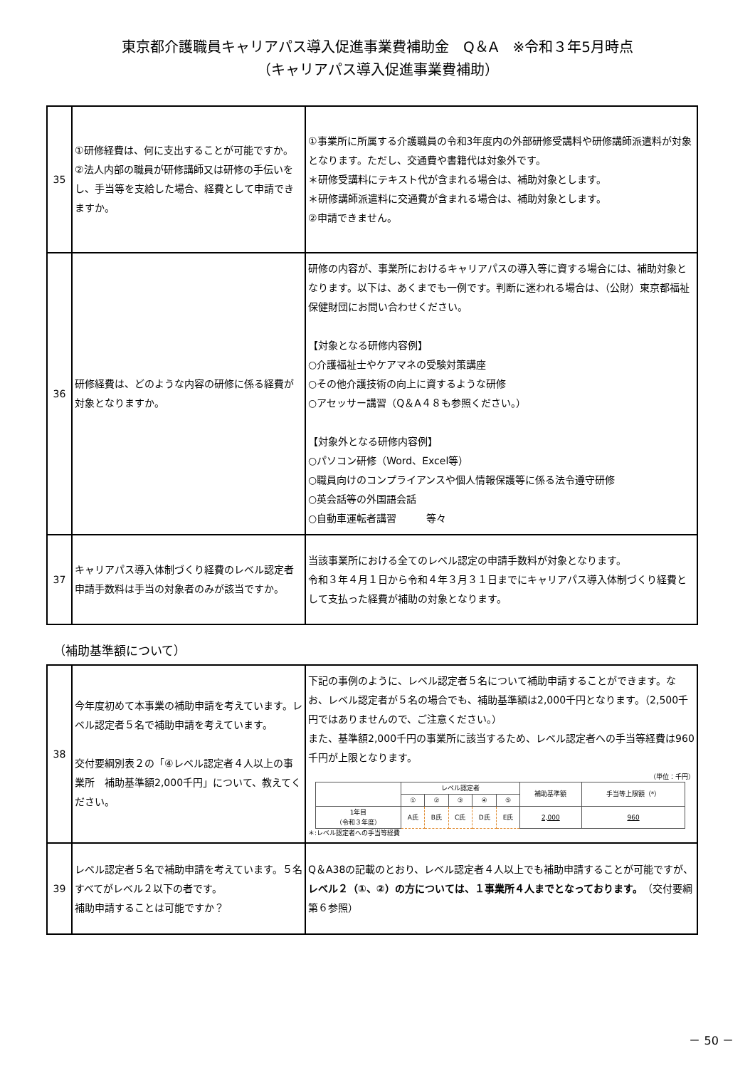東京都介護職員キャリアパス導入促進事業費補助金　Q＆A　※令和３年5月時点
（キャリアパス導入促進事業費補助）
| 35 | ①研修経費は、何に支出することが可能ですか。 ②法人内部の職員が研修講師又は研修の手伝いをし、手当等を支給した場合、経費として申請できますか。 | ①事業所に所属する介護職員の令和3年度内の外部研修受講料や研修講師派遣料が対象となります。ただし、交通費や書籍代は対象外です。 ＊研修受講料にテキスト代が含まれる場合は、補助対象とします。 ＊研修講師派遣料に交通費が含まれる場合は、補助対象とします。 ②申請できません。 |
| 36 | 研修経費は、どのような内容の研修に係る経費が対象となりますか。 | 研修の内容が、事業所におけるキャリアパスの導入等に資する場合には、補助対象となります。以下は、あくまでも一例です。判断に迷われる場合は、（公財）東京都福祉保健財団にお問い合わせください。 【対象となる研修内容例】 ○介護福祉士やケアマネの受験対策講座 ○その他介護技術の向上に資するような研修 ○アセッサー講習（Q＆A４８も参照ください。） 【対象外となる研修内容例】 ○パソコン研修（Word、Excel等） ○職員向けのコンプライアンスや個人情報保護等に係る法令遵守研修 ○英会話等の外国語会話 ○自動車運転者講習 等々 |
| 37 | キャリアパス導入体制づくり経費のレベル認定者申請手数料は手当の対象者のみが該当ですか。 | 当該事業所における全てのレベル認定の申請手数料が対象となります。 令和３年４月１日から令和４年３月３１日までにキャリアパス導入体制づくり経費として支払った経費が補助の対象となります。 |
（補助基準額について）
| 38 | 今年度初めて本事業の補助申請を考えています。レベル認定者５名で補助申請を考えています。 交付要綱別表２の「④レベル認定者４人以上の事業所 補助基準額2,000千円」について、教えてください。 | 下記の事例のように、レベル認定者５名について補助申請することができます。なお、レベル認定者が５名の場合でも、補助基準額は2,000千円となります。（2,500千円ではありませんので、ご注意ください。） また、基準額2,000千円の事業所に該当するため、レベル認定者への手当等経費は960千円が上限となります。 （単位：千円） / / レベル認定者 / / / / / 補助基準額 / 手当等上限額（*） / / --- / --- / --- / --- / --- / --- / --- / --- / / / ① / ② / ③ / ④ / ⑤ / / / / 1年目 （令和３年度） / A氏 / B氏 / C氏 / D氏 / E氏 / 2,000 / 960 / ＊:レベル認定者への手当等経費 |
| 39 | レベル認定者５名で補助申請を考えています。５名すべてがレベル２以下の者です。 補助申請することは可能ですか？ | Q＆A38の記載のとおり、レベル認定者４人以上でも補助申請することが可能ですが、 レベル２（①、②）の方については、１事業所４人までとなっております。 （交付要綱第６参照） |
－ 50 －